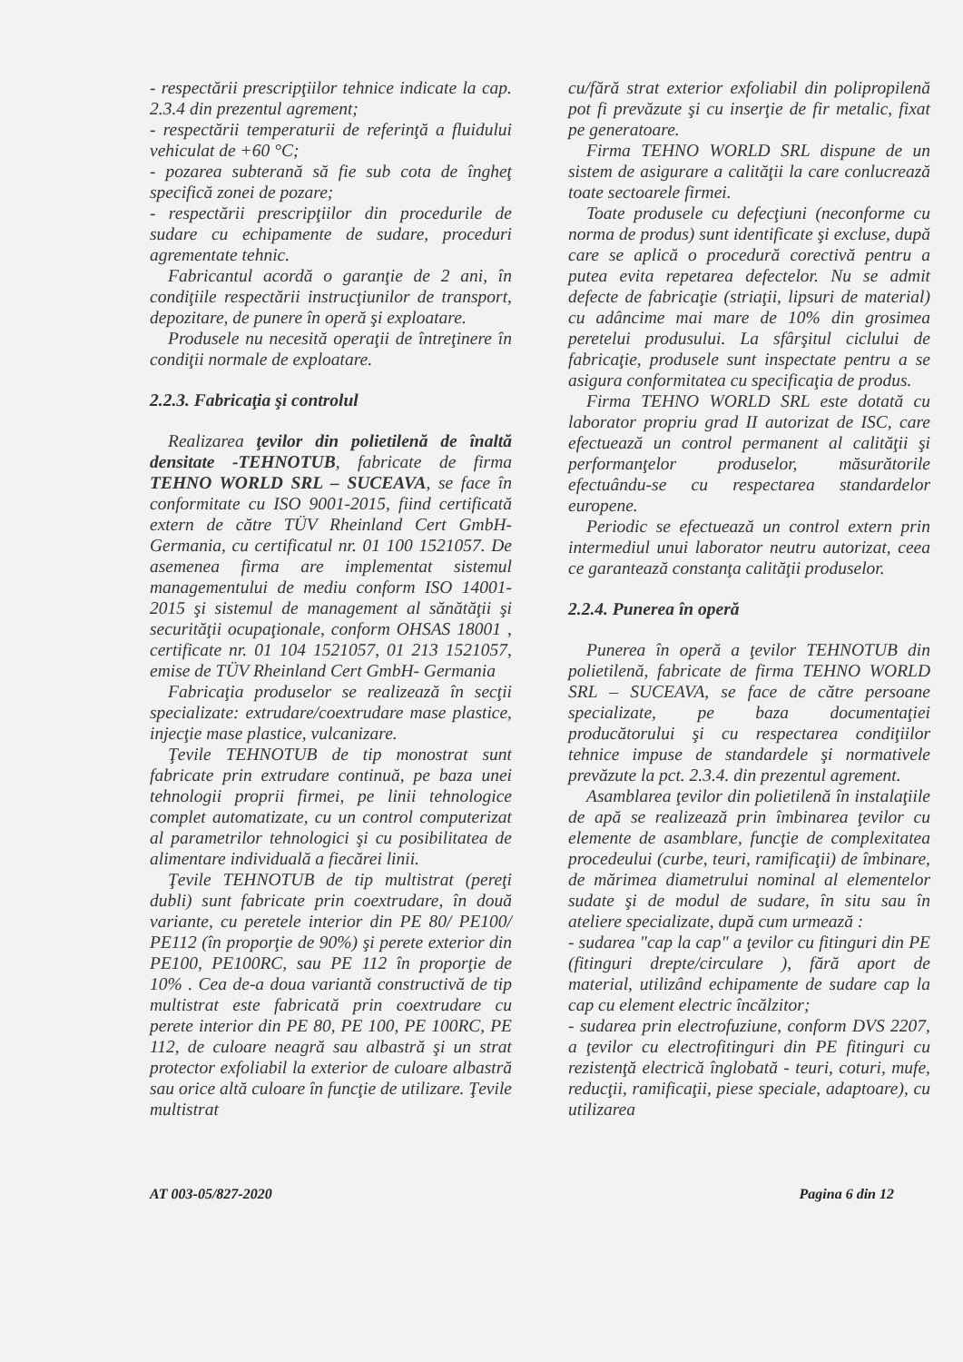- respectării prescripţiilor tehnice indicate la cap. 2.3.4 din prezentul agrement;
- respectării temperaturii de referinţă a fluidului vehiculat de +60 °C;
- pozarea subterană să fie sub cota de îngheţ specifică zonei de pozare;
- respectării prescripţiilor din procedurile de sudare cu echipamente de sudare, proceduri agrementate tehnic.
Fabricantul acordă o garanţie de 2 ani, în condiţiile respectării instrucţiunilor de transport, depozitare, de punere în operă şi exploatare.
Produsele nu necesită operaţii de întreţinere în condiţii normale de exploatare.
2.2.3. Fabricaţia şi controlul
Realizarea ţevilor din polietilenă de înaltă densitate -TEHNOTUB, fabricate de firma TEHNO WORLD SRL – SUCEAVA, se face în conformitate cu ISO 9001-2015, fiind certificată extern de către TÜV Rheinland Cert GmbH- Germania, cu certificatul nr. 01 100 1521057. De asemenea firma are implementat sistemul managementului de mediu conform ISO 14001-2015 şi sistemul de management al sănătăţii şi securităţii ocupaţionale, conform OHSAS 18001 , certificate nr. 01 104 1521057, 01 213 1521057, emise de TÜV Rheinland Cert GmbH- Germania
Fabricaţia produselor se realizează în secţii specializate: extrudare/coextrudare mase plastice, injecţie mase plastice, vulcanizare.
Ţevile TEHNOTUB de tip monostrat sunt fabricate prin extrudare continuă, pe baza unei tehnologii proprii firmei, pe linii tehnologice complet automatizate, cu un control computerizat al parametrilor tehnologici şi cu posibilitatea de alimentare individuală a fiecărei linii.
Ţevile TEHNOTUB de tip multistrat (pereţi dubli) sunt fabricate prin coextrudare, în două variante, cu peretele interior din PE 80/ PE100/ PE112 (în proporţie de 90%) şi perete exterior din PE100, PE100RC, sau PE 112 în proporţie de 10% . Cea de-a doua variantă constructivă de tip multistrat este fabricată prin coextrudare cu perete interior din PE 80, PE 100, PE 100RC, PE 112, de culoare neagră sau albastră şi un strat protector exfoliabil la exterior de culoare albastră sau orice altă culoare în funcţie de utilizare. Ţevile multistrat
cu/fără strat exterior exfoliabil din polipropilenă pot fi prevăzute şi cu inserţie de fir metalic, fixat pe generatoare.
Firma TEHNO WORLD SRL dispune de un sistem de asigurare a calităţii la care conlucrează toate sectoarele firmei.
Toate produsele cu defecţiuni (neconforme cu norma de produs) sunt identificate şi excluse, după care se aplică o procedură corectivă pentru a putea evita repetarea defectelor. Nu se admit defecte de fabricaţie (striaţii, lipsuri de material) cu adâncime mai mare de 10% din grosimea peretelui produsului. La sfârşitul ciclului de fabricaţie, produsele sunt inspectate pentru a se asigura conformitatea cu specificaţia de produs.
Firma TEHNO WORLD SRL este dotată cu laborator propriu grad II autorizat de ISC, care efectuează un control permanent al calităţii şi performanţelor produselor, măsurătorile efectuându-se cu respectarea standardelor europene.
Periodic se efectuează un control extern prin intermediul unui laborator neutru autorizat, ceea ce garantează constanţa calităţii produselor.
2.2.4. Punerea în operă
Punerea în operă a ţevilor TEHNOTUB din polietilenă, fabricate de firma TEHNO WORLD SRL – SUCEAVA, se face de către persoane specializate, pe baza documentaţiei producătorului şi cu respectarea condiţiilor tehnice impuse de standardele şi normativele prevăzute la pct. 2.3.4. din prezentul agrement.
Asamblarea ţevilor din polietilenă în instalaţiile de apă se realizează prin îmbinarea ţevilor cu elemente de asamblare, funcţie de complexitatea procedeului (curbe, teuri, ramificaţii) de îmbinare, de mărimea diametrului nominal al elementelor sudate şi de modul de sudare, în situ sau în ateliere specializate, după cum urmează :
- sudarea "cap la cap" a ţevilor cu fitinguri din PE (fitinguri drepte/circulare ), fără aport de material, utilizând echipamente de sudare cap la cap cu element electric încălzitor;
- sudarea prin electrofuziune, conform DVS 2207, a ţevilor cu electrofitinguri din PE fitinguri cu rezistenţă electrică înglobată - teuri, coturi, mufe, reducţii, ramificaţii, piese speciale, adaptoare), cu utilizarea
AT 003-05/827-2020 Pagina 6 din 12